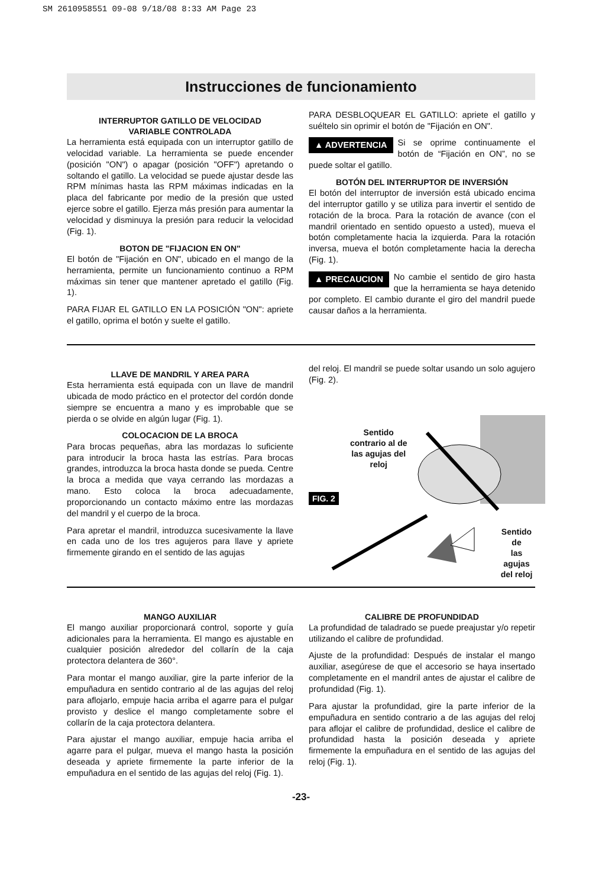SM 2610958551 09-08 9/18/08 8:33 AM Page 23
Instrucciones de funcionamiento
INTERRUPTOR GATILLO DE VELOCIDAD
VARIABLE CONTROLADA
La herramienta está equipada con un interruptor gatillo de velocidad variable. La herramienta se puede encender (posición "ON") o apagar (posición "OFF") apretando o soltando el gatillo. La velocidad se puede ajustar desde las RPM mínimas hasta las RPM máximas indicadas en la placa del fabricante por medio de la presión que usted ejerce sobre el gatillo. Ejerza más presión para aumentar la velocidad y disminuya la presión para reducir la velocidad (Fig. 1).
BOTON DE "FIJACION EN ON"
El botón de "Fijación en ON", ubicado en el mango de la herramienta, permite un funcionamiento continuo a RPM máximas sin tener que mantener apretado el gatillo (Fig. 1).
PARA FIJAR EL GATILLO EN LA POSICIÓN "ON": apriete el gatillo, oprima el botón y suelte el gatillo.
PARA DESBLOQUEAR EL GATILLO: apriete el gatillo y suéltelo sin oprimir el botón de "Fijación en ON".
▲ ADVERTENCIA Si se oprime continuamente el botón de “Fijación en ON”, no se puede soltar el gatillo.
BOTÓN DEL INTERRUPTOR DE INVERSIÓN
El botón del interruptor de inversión está ubicado encima del interruptor gatillo y se utiliza para invertir el sentido de rotación de la broca. Para la rotación de avance (con el mandril orientado en sentido opuesto a usted), mueva el botón completamente hacia la izquierda. Para la rotación inversa, mueva el botón completamente hacia la derecha (Fig. 1).
▲ PRECAUCION No cambie el sentido de giro hasta que la herramienta se haya detenido por completo. El cambio durante el giro del mandril puede causar daños a la herramienta.
LLAVE DE MANDRIL Y AREA PARA
Esta herramienta está equipada con un llave de mandril ubicada de modo práctico en el protector del cordón donde siempre se encuentra a mano y es improbable que se pierda o se olvide en algún lugar (Fig. 1).
COLOCACION DE LA BROCA
Para brocas pequeñas, abra las mordazas lo suficiente para introducir la broca hasta las estrías. Para brocas grandes, introduzca la broca hasta donde se pueda. Centre la broca a medida que vaya cerrando las mordazas a mano. Esto coloca la broca adecuadamente, proporcionando un contacto máximo entre las mordazas del mandril y el cuerpo de la broca.
Para apretar el mandril, introduzca sucesivamente la llave en cada uno de los tres agujeros para llave y apriete firmemente girando en el sentido de las agujas
del reloj. El mandril se puede soltar usando un solo agujero (Fig. 2).
Sentido
contrario al de
las agujas del
reloj
FIG. 2
Sentido de
las agujas
del reloj
MANGO AUXILIAR
El mango auxiliar proporcionará control, soporte y guía adicionales para la herramienta. El mango es ajustable en cualquier posición alrededor del collarín de la caja protectora delantera de 360°.
Para montar el mango auxiliar, gire la parte inferior de la empuñadura en sentido contrario al de las agujas del reloj para aflojarlo, empuje hacia arriba el agarre para el pulgar provisto y deslice el mango completamente sobre el collarín de la caja protectora delantera.
Para ajustar el mango auxiliar, empuje hacia arriba el agarre para el pulgar, mueva el mango hasta la posición deseada y apriete firmemente la parte inferior de la empuñadura en el sentido de las agujas del reloj (Fig. 1).
CALIBRE DE PROFUNDIDAD
La profundidad de taladrado se puede preajustar y/o repetir utilizando el calibre de profundidad.
Ajuste de la profundidad: Después de instalar el mango auxiliar, asegúrese de que el accesorio se haya insertado completamente en el mandril antes de ajustar el calibre de profundidad (Fig. 1).
Para ajustar la profundidad, gire la parte inferior de la empuñadura en sentido contrario a de las agujas del reloj para aflojar el calibre de profundidad, deslice el calibre de profundidad hasta la posición deseada y apriete firmemente la empuñadura en el sentido de las agujas del reloj (Fig. 1).
-23-